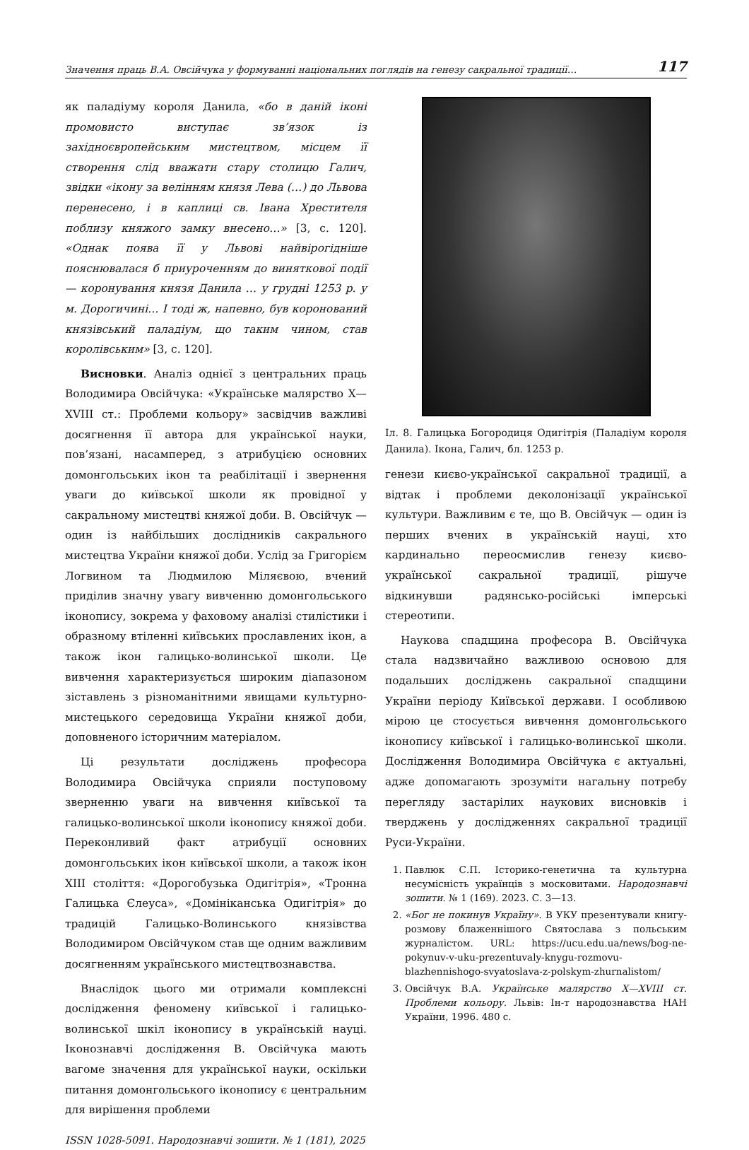Значення праць В.А. Овсійчука у формуванні національних поглядів на генезу сакральної традиції… 117
як паладіуму короля Данила, «бо в даній іконі промовисто виступає зв’язок із західноєвропейським мистецтвом, місцем її створення слід вважати стару столицю Галич, звідки «ікону за велінням князя Лева (…) до Львова перенесено, і в каплиці св. Івана Хрестителя поблизу княжого замку внесено…» [3, с. 120]. «Однак поява її у Львові найвірогідніше пояснювалася б приуроченням до виняткової події — коронування князя Данила … у грудні 1253 р. у м. Дорогичині… І тоді ж, напевно, був коронований князівський паладіум, що таким чином, став королівським» [3, с. 120].
Висновки. Аналіз однієї з центральних праць Володимира Овсійчука: «Українське малярство X—XVIII ст.: Проблеми кольору» засвідчив важливі досягнення її автора для української науки, пов’язані, насамперед, з атрибуцією основних домонгольських ікон та реабілітації і звернення уваги до київської школи як провідної у сакральному мистецтві княжої доби. В. Овсійчук — один із найбільших дослідників сакрального мистецтва України княжої доби. Услід за Григорієм Логвином та Людмилою Міляєвою, вчений приділив значну увагу вивченню домонгольського іконопису, зокрема у фаховому аналізі стилістики і образному втіленні київських прославлених ікон, а також ікон галицько-волинської школи. Це вивчення характеризується широким діапазоном зіставлень з різноманітними явищами культурно-мистецького середовища України княжої доби, доповненого історичним матеріалом.
Ці результати досліджень професора Володимира Овсійчука сприяли поступовому зверненню уваги на вивчення київської та галицько-волинської школи іконопису княжої доби. Переконливий факт атрибуції основних домонгольських ікон київської школи, а також ікон XIII століття: «Дорогобузька Одигітрія», «Тронна Галицька Єлеуса», «Домініканська Одигітрія» до традицій Галицько-Волинського князівства Володимиром Овсійчуком став ще одним важливим досягненням українського мистецтвознавства.
Внаслідок цього ми отримали комплексні дослідження феномену київської і галицько-волинської шкіл іконопису в українській науці. Іконознавчі дослідження В. Овсійчука мають вагоме значення для української науки, оскільки питання домонгольського іконопису є центральним для вирішення проблеми
ISSN 1028-5091. Народознавчі зошити. № 1 (181), 2025
Іл. 8. Галицька Богородиця Одигітрія (Паладіум короля Данила). Ікона, Галич, бл. 1253 р.
генези києво-української сакральної традиції, а відтак і проблеми деколонізації української культури. Важливим є те, що В. Овсійчук — один із перших вчених в українській науці, хто кардинально переосмислив генезу києво-української сакральної традиції, рішуче відкинувши радянсько-російські імперські стереотипи.
Наукова спадщина професора В. Овсійчука стала надзвичайно важливою основою для подальших досліджень сакральної спадщини України періоду Київської держави. І особливою мірою це стосується вивчення домонгольського іконопису київської і галицько-волинської школи. Дослідження Володимира Овсійчука є актуальні, адже допомагають зрозуміти нагальну потребу перегляду застарілих наукових висновків і тверджень у дослідженнях сакральної традиції Руси-України.
1. Павлюк С.П. Історико-генетична та культурна несумісність українців з московитами. Народознавчі зошити. № 1 (169). 2023. С. 3—13.
2. «Бог не покинув Україну». В УКУ презентували книгу-розмову блаженнішого Святослава з польським журналістом. URL: https://ucu.edu.ua/news/bog-ne-pokynuv-v-uku-prezentuvaly-knygu-rozmovu-blazhennishogo-svyatoslava-z-polskym-zhurnalistom/
3. Овсійчук В.А. Українське малярство X—XVIII ст. Проблеми кольору. Львів: Ін-т народознавства НАН України, 1996. 480 с.